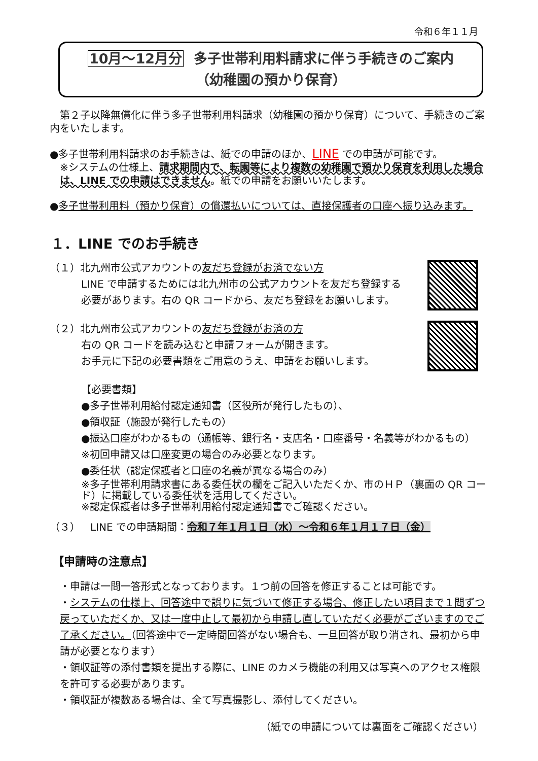令和６年１１月
10月～12月分 多子世帯利用料請求に伴う手続きのご案内
（幼稚園の預かり保育）
　第２子以降無償化に伴う多子世帯利用料請求（幼稚園の預かり保育）について、手続きのご案内をいたします。
●多子世帯利用料請求のお手続きは、紙での申請のほか、LINE での申請が可能です。
※システムの仕様上、請求期間内で、転園等により複数の幼稚園で預かり保育を利用した場合は、LINE での申請はできません。紙での申請をお願いいたします。
●多子世帯利用料（預かり保育）の償還払いについては、直接保護者の口座へ振り込みます。
１．LINE でのお手続き
（１）北九州市公式アカウントの友だち登録がお済でない方
LINE で申請するためには北九州市の公式アカウントを友だち登録する
必要があります。右の QR コードから、友だち登録をお願いします。
（２）北九州市公式アカウントの友だち登録がお済の方
右の QR コードを読み込むと申請フォームが開きます。
お手元に下記の必要書類をご用意のうえ、申請をお願いします。
【必要書類】
●多子世帯利用給付認定通知書（区役所が発行したもの）、
●領収証（施設が発行したもの）
●振込口座がわかるもの（通帳等、銀行名・支店名・口座番号・名義等がわかるもの）
※初回申請又は口座変更の場合のみ必要となります。
●委任状（認定保護者と口座の名義が異なる場合のみ）
※多子世帯利用請求書にある委任状の欄をご記入いただくか、市のＨＰ（裏面の QR コード）に掲載している委任状を活用してください。
※認定保護者は多子世帯利用給付認定通知書でご確認ください。
（３）　LINE での申請期間：令和７年１月１日（水）～令和６年１月１７日（金）
【申請時の注意点】
・申請は一問一答形式となっております。１つ前の回答を修正することは可能です。
・システムの仕様上、回答途中で誤りに気づいて修正する場合、修正したい項目まで１問ずつ戻っていただくか、又は一度中止して最初から申請し直していただく必要がございますのでご了承ください。（回答途中で一定時間回答がない場合も、一旦回答が取り消され、最初から申請が必要となります）
・領収証等の添付書類を提出する際に、LINE のカメラ機能の利用又は写真へのアクセス権限を許可する必要があります。
・領収証が複数ある場合は、全て写真撮影し、添付してください。
（紙での申請については裏面をご確認ください）